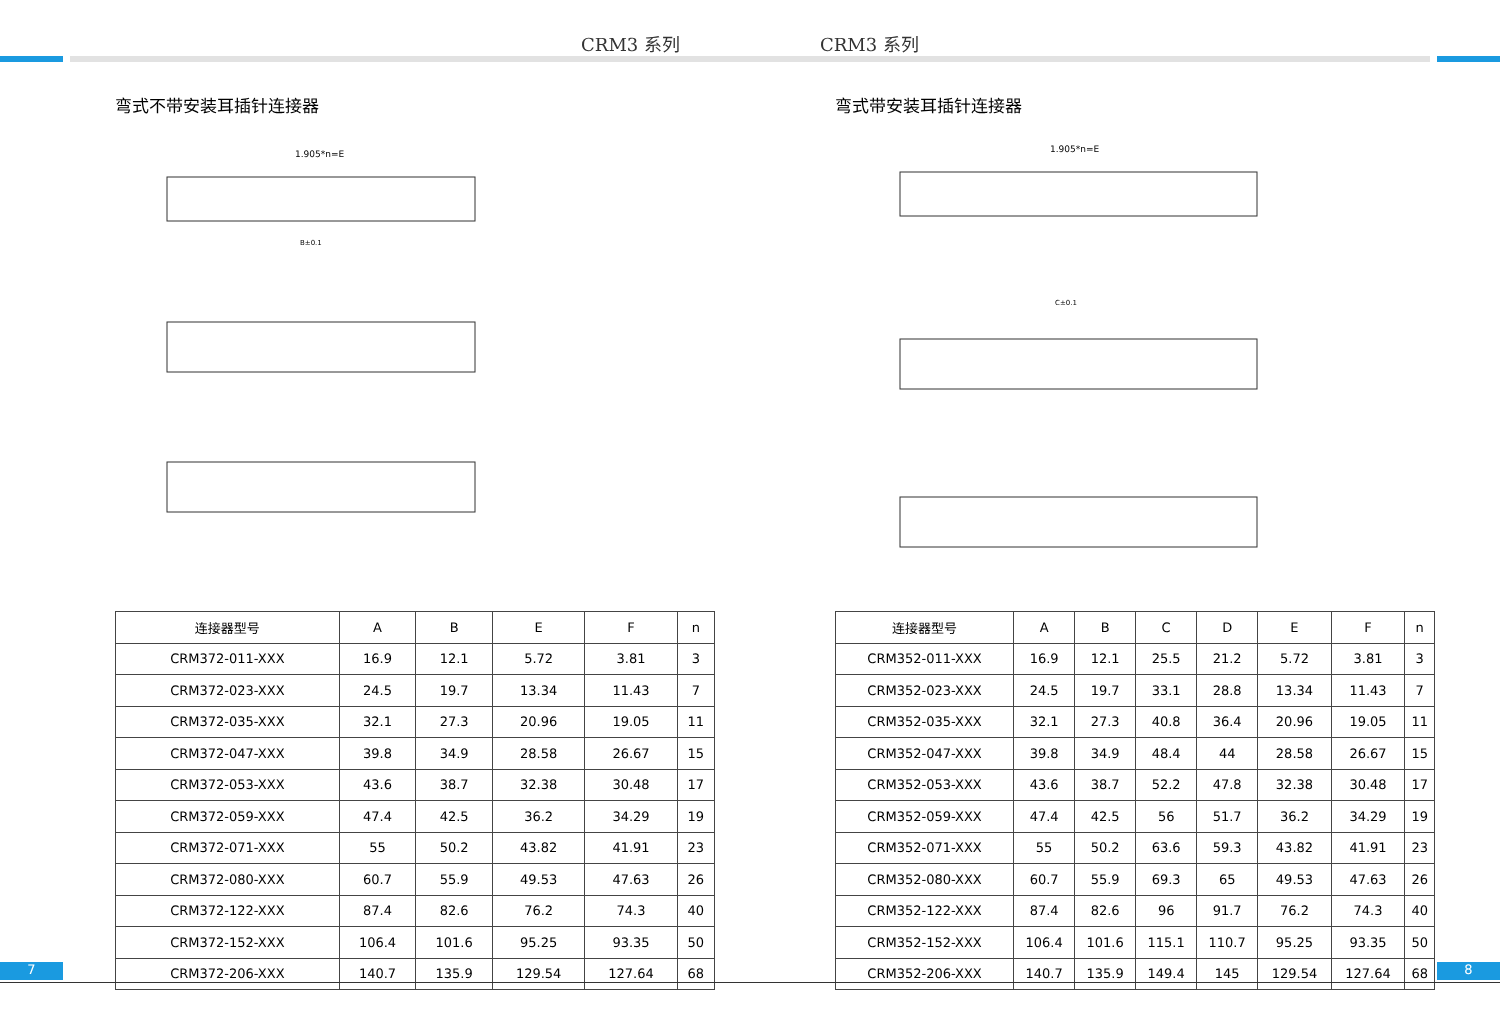CRM3 系列 CRM3 系列
弯式不带安装耳插针连接器
1.905*n=E
B±0.1
| 连接器型号 | A | B | E | F | n |
| --- | --- | --- | --- | --- | --- |
| CRM372-011-XXX | 16.9 | 12.1 | 5.72 | 3.81 | 3 |
| CRM372-023-XXX | 24.5 | 19.7 | 13.34 | 11.43 | 7 |
| CRM372-035-XXX | 32.1 | 27.3 | 20.96 | 19.05 | 11 |
| CRM372-047-XXX | 39.8 | 34.9 | 28.58 | 26.67 | 15 |
| CRM372-053-XXX | 43.6 | 38.7 | 32.38 | 30.48 | 17 |
| CRM372-059-XXX | 47.4 | 42.5 | 36.2 | 34.29 | 19 |
| CRM372-071-XXX | 55 | 50.2 | 43.82 | 41.91 | 23 |
| CRM372-080-XXX | 60.7 | 55.9 | 49.53 | 47.63 | 26 |
| CRM372-122-XXX | 87.4 | 82.6 | 76.2 | 74.3 | 40 |
| CRM372-152-XXX | 106.4 | 101.6 | 95.25 | 93.35 | 50 |
| CRM372-206-XXX | 140.7 | 135.9 | 129.54 | 127.64 | 68 |
弯式带安装耳插针连接器
1.905*n=E
C±0.1
| 连接器型号 | A | B | C | D | E | F | n |
| --- | --- | --- | --- | --- | --- | --- | --- |
| CRM352-011-XXX | 16.9 | 12.1 | 25.5 | 21.2 | 5.72 | 3.81 | 3 |
| CRM352-023-XXX | 24.5 | 19.7 | 33.1 | 28.8 | 13.34 | 11.43 | 7 |
| CRM352-035-XXX | 32.1 | 27.3 | 40.8 | 36.4 | 20.96 | 19.05 | 11 |
| CRM352-047-XXX | 39.8 | 34.9 | 48.4 | 44 | 28.58 | 26.67 | 15 |
| CRM352-053-XXX | 43.6 | 38.7 | 52.2 | 47.8 | 32.38 | 30.48 | 17 |
| CRM352-059-XXX | 47.4 | 42.5 | 56 | 51.7 | 36.2 | 34.29 | 19 |
| CRM352-071-XXX | 55 | 50.2 | 63.6 | 59.3 | 43.82 | 41.91 | 23 |
| CRM352-080-XXX | 60.7 | 55.9 | 69.3 | 65 | 49.53 | 47.63 | 26 |
| CRM352-122-XXX | 87.4 | 82.6 | 96 | 91.7 | 76.2 | 74.3 | 40 |
| CRM352-152-XXX | 106.4 | 101.6 | 115.1 | 110.7 | 95.25 | 93.35 | 50 |
| CRM352-206-XXX | 140.7 | 135.9 | 149.4 | 145 | 129.54 | 127.64 | 68 |
7 8